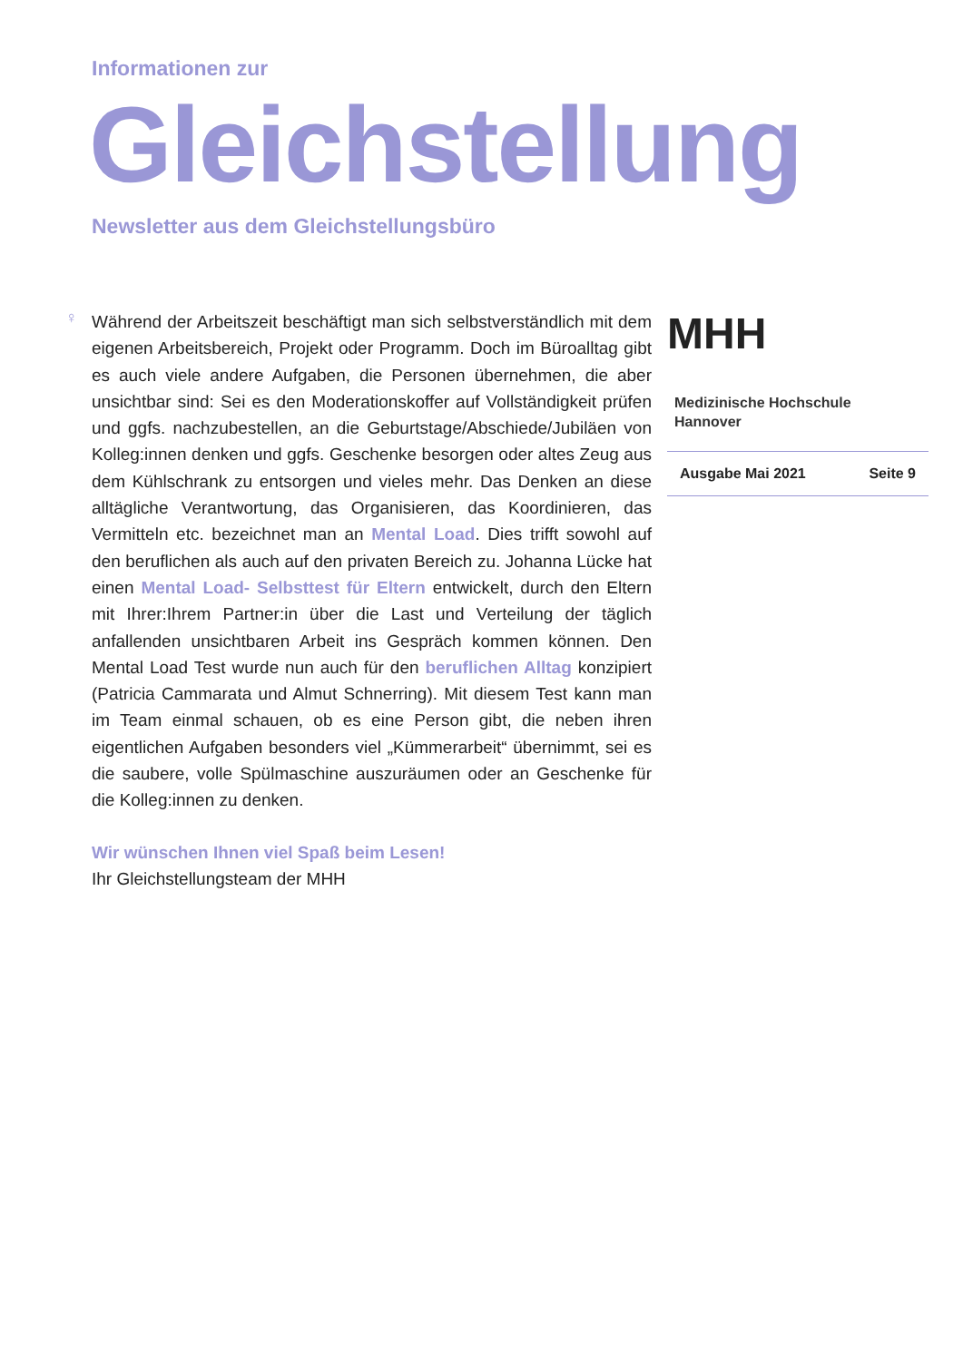Informationen zur
Gleichstellung
Newsletter aus dem Gleichstellungsbüro
♀
Während der Arbeitszeit beschäftigt man sich selbstverständlich mit dem eigenen Arbeitsbereich, Projekt oder Programm. Doch im Büroalltag gibt es auch viele andere Aufgaben, die Personen übernehmen, die aber unsichtbar sind: Sei es den Moderationskoffer auf Vollständigkeit prüfen und ggfs. nachzubestellen, an die Geburtstage/Abschiede/Jubiläen von Kolleg:innen denken und ggfs. Geschenke besorgen oder altes Zeug aus dem Kühlschrank zu entsorgen und vieles mehr. Das Denken an diese alltägliche Verantwortung, das Organisieren, das Koordinieren, das Vermitteln etc. bezeichnet man an Mental Load. Dies trifft sowohl auf den beruflichen als auch auf den privaten Bereich zu. Johanna Lücke hat einen Mental Load- Selbsttest für Eltern entwickelt, durch den Eltern mit Ihrer:Ihrem Partner:in über die Last und Verteilung der täglich anfallenden unsichtbaren Arbeit ins Gespräch kommen können. Den Mental Load Test wurde nun auch für den beruflichen Alltag konzipiert (Patricia Cammarata und Almut Schnerring). Mit diesem Test kann man im Team einmal schauen, ob es eine Person gibt, die neben ihren eigentlichen Aufgaben besonders viel „Kümmerarbeit“ übernimmt, sei es die saubere, volle Spülmaschine auszuräumen oder an Geschenke für die Kolleg:innen zu denken.
MHH Medizinische Hochschule
Hannover
Ausgabe Mai 2021 Seite 9
Wir wünschen Ihnen viel Spaß beim Lesen!
Ihr Gleichstellungsteam der MHH